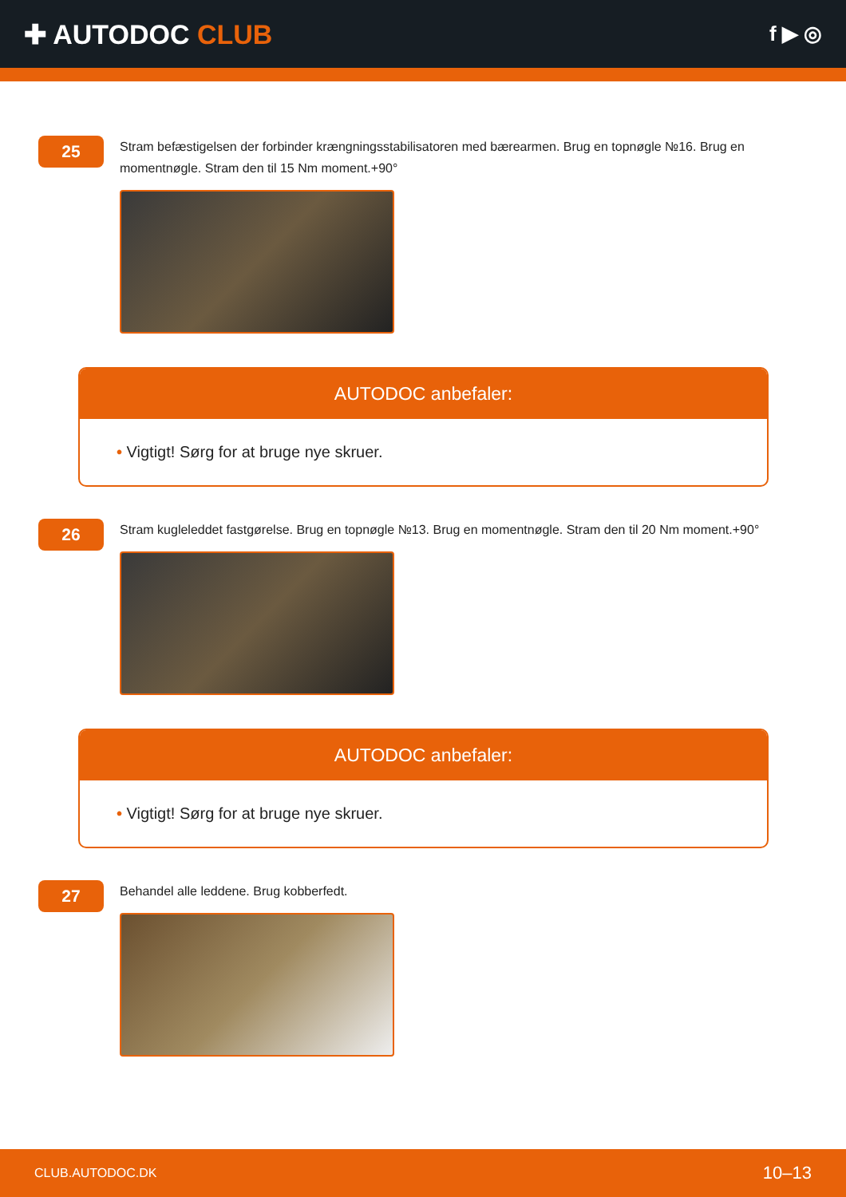✚ AUTODOC CLUB
f ▶ ◎
25
Stram befæstigelsen der forbinder krængningsstabilisatoren med bærearmen. Brug en topnøgle №16. Brug en momentnøgle. Stram den til 15 Nm moment.+90°
AUTODOC anbefaler:
• Vigtigt! Sørg for at bruge nye skruer.
26
Stram kugleleddet fastgørelse. Brug en topnøgle №13. Brug en momentnøgle. Stram den til 20 Nm moment.+90°
AUTODOC anbefaler:
• Vigtigt! Sørg for at bruge nye skruer.
27
Behandel alle leddene. Brug kobberfedt.
CLUB.AUTODOC.DK 10–13